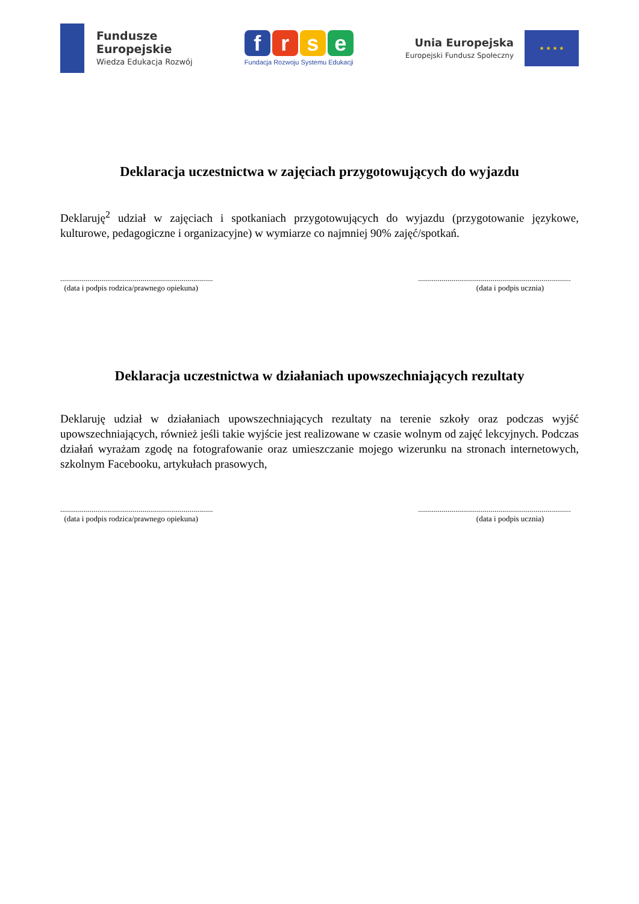Fundusze
Europejskie
Wiedza Edukacja Rozwój
f r s e
Fundacja Rozwoju Systemu Edukacji
Unia Europejska
Europejski Fundusz Społeczny
★ ★ ★ ★
Deklaracja uczestnictwa w zajęciach przygotowujących do wyjazdu
Deklaruję<sup>2</sup> udział w zajęciach i spotkaniach przygotowujących do wyjazdu (przygotowanie językowe, kulturowe, pedagogiczne i organizacyjne) w wymiarze co najmniej 90% zajęć/spotkań.
..............................................................................
(data i podpis rodzica/prawnego opiekuna)
..............................................................................
(data i podpis ucznia)
Deklaracja uczestnictwa w działaniach upowszechniających rezultaty
Deklaruję udział w działaniach upowszechniających rezultaty na terenie szkoły oraz podczas wyjść upowszechniających, również jeśli takie wyjście jest realizowane w czasie wolnym od zajęć lekcyjnych. Podczas działań wyrażam zgodę na fotografowanie oraz umieszczanie mojego wizerunku na stronach internetowych, szkolnym Facebooku, artykułach prasowych,
..............................................................................
(data i podpis rodzica/prawnego opiekuna)
..............................................................................
(data i podpis ucznia)